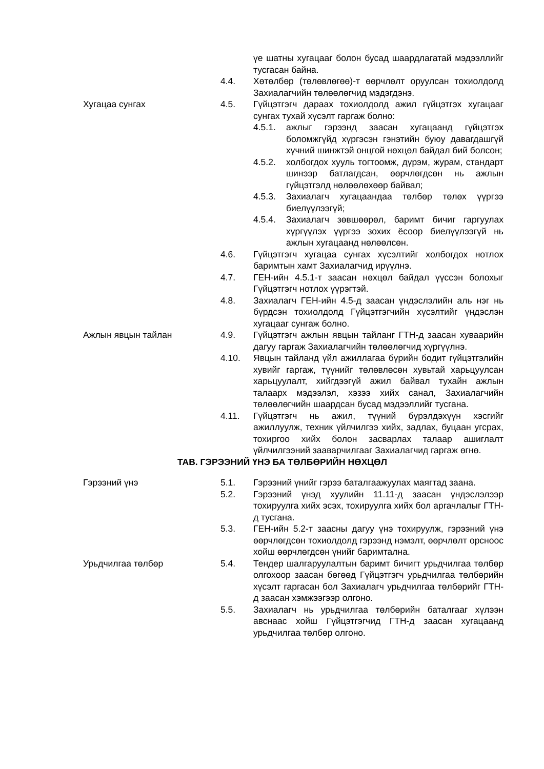үе шатны хугацааг болон бусад шаардлагатай мэдээллийг тусгасан байна.
4.4. Хөтөлбөр (төлөвлөгөө)-т өөрчлөлт оруулсан тохиолдолд Захиалагчийн төлөөлөгчид мэдэгдэнэ.
Хугацаа сунгах 4.5. Гүйцэтгэгч дараах тохиолдолд ажил гүйцэтгэх хугацааг сунгах тухай хүсэлт гаргаж болно:
4.5.1. ажлыг гэрээнд заасан хугацаанд гүйцэтгэх боломжгүйд хүргэсэн гэнэтийн буюу давагдашгүй хүчний шинжтэй онцгой нөхцөл байдал бий болсон;
4.5.2. холбогдох хууль тогтоомж, дүрэм, журам, стандарт шинээр батлагдсан, өөрчлөгдсөн нь ажлын гүйцэтгэлд нөлөөлөхөөр байвал;
4.5.3. Захиалагч хугацаандаа төлбөр төлөх үүргээ биелүүлээгүй;
4.5.4. Захиалагч зөвшөөрөл, баримт бичиг гаргуулах хүргүүлэх үүргээ зохих ёсоор биелүүлээгүй нь ажлын хугацаанд нөлөөлсөн.
4.6. Гүйцэтгэгч хугацаа сунгах хүсэлтийг холбогдох нотлох баримтын хамт Захиалагчид ирүүлнэ.
4.7. ГЕН-ийн 4.5.1-т заасан нөхцөл байдал үүссэн болохыг Гүйцэтгэгч нотлох үүрэгтэй.
4.8. Захиалагч ГЕН-ийн 4.5-д заасан үндэслэлийн аль нэг нь бүрдсэн тохиолдолд Гүйцэтгэгчийн хүсэлтийг үндэслэн хугацааг сунгаж болно.
Ажлын явцын тайлан 4.9. Гүйцэтгэгч ажлын явцын тайланг ГТН-д заасан хуваарийн дагуу гаргаж Захиалагчийн төлөөлөгчид хүргүүлнэ.
4.10. Явцын тайланд үйл ажиллагаа бүрийн бодит гүйцэтгэлийн хувийг гаргаж, түүнийг төлөвлөсөн хувьтай харьцуулсан харьцуулалт, хийгдээгүй ажил байвал тухайн ажлын талаарх мэдээлэл, хэзээ хийх санал, Захиалагчийн төлөөлөгчийн шаардсан бусад мэдээллийг тусгана.
4.11. Гүйцэтгэгч нь ажил, түүний бүрэлдэхүүн хэсгийг ажиллуулж, техник үйлчилгээ хийх, задлах, буцаан угсрах, тохиргоо хийх болон засварлах талаар ашиглалт үйлчилгээний зааварчилгааг Захиалагчид гаргаж өгнө.
ТАВ. ГЭРЭЭНИЙ ҮНЭ БА ТӨЛБӨРИЙН НӨХЦӨЛ
Гэрээний үнэ 5.1. Гэрээний үнийг гэрээ баталгаажуулах маягтад заана.
5.2. Гэрээний үнэд хуулийн 11.11-д заасан үндэслэлээр тохируулга хийх эсэх, тохируулга хийх бол аргачлалыг ГТН-д тусгана.
5.3. ГЕН-ийн 5.2-т заасны дагуу үнэ тохируулж, гэрээний үнэ өөрчлөгдсөн тохиолдолд гэрээнд нэмэлт, өөрчлөлт орсноос хойш өөрчлөгдсөн үнийг баримтална.
Урьдчилгаа төлбөр 5.4. Тендер шалгаруулалтын баримт бичигт урьдчилгаа төлбөр олгохоор заасан бөгөөд Гүйцэтгэгч урьдчилгаа төлбөрийн хүсэлт гаргасан бол Захиалагч урьдчилгаа төлбөрийг ГТН-д заасан хэмжээгээр олгоно.
5.5. Захиалагч нь урьдчилгаа төлбөрийн баталгааг хүлээн авснаас хойш Гүйцэтгэгчид ГТН-д заасан хугацаанд урьдчилгаа төлбөр олгоно.